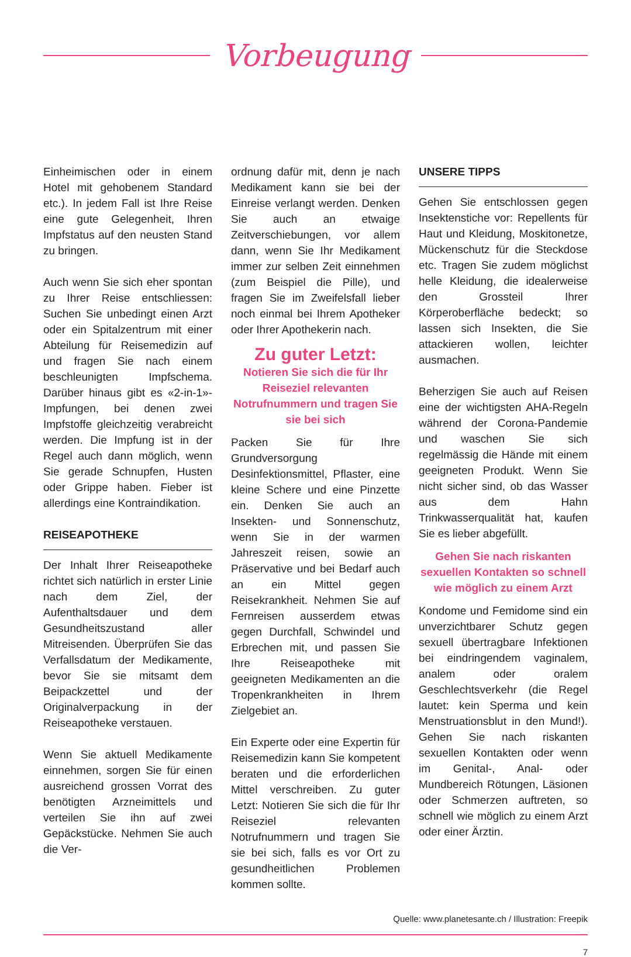Vorbeugung
Einheimischen oder in einem Hotel mit gehobenem Standard etc.). In jedem Fall ist Ihre Reise eine gute Gelegenheit, Ihren Impfstatus auf den neusten Stand zu bringen.
Auch wenn Sie sich eher spontan zu Ihrer Reise entschliessen: Suchen Sie unbedingt einen Arzt oder ein Spitalzentrum mit einer Abteilung für Reisemedizin auf und fragen Sie nach einem beschleunigten Impfschema. Darüber hinaus gibt es «2-in-1»-Impfungen, bei denen zwei Impfstoffe gleichzeitig verabreicht werden. Die Impfung ist in der Regel auch dann möglich, wenn Sie gerade Schnupfen, Husten oder Grippe haben. Fieber ist allerdings eine Kontraindikation.
REISEAPOTHEKE
Der Inhalt Ihrer Reiseapotheke richtet sich natürlich in erster Linie nach dem Ziel, der Aufenthaltsdauer und dem Gesundheitszustand aller Mitreisenden. Überprüfen Sie das Verfallsdatum der Medikamente, bevor Sie sie mitsamt dem Beipackzettel und der Originalverpackung in der Reiseapotheke verstauen.
Wenn Sie aktuell Medikamente einnehmen, sorgen Sie für einen ausreichend grossen Vorrat des benötigten Arzneimittels und verteilen Sie ihn auf zwei Gepäckstücke. Nehmen Sie auch die Ver-
ordnung dafür mit, denn je nach Medikament kann sie bei der Einreise verlangt werden. Denken Sie auch an etwaige Zeitverschiebungen, vor allem dann, wenn Sie Ihr Medikament immer zur selben Zeit einnehmen (zum Beispiel die Pille), und fragen Sie im Zweifelsfall lieber noch einmal bei Ihrem Apotheker oder Ihrer Apothekerin nach.
Zu guter Letzt:
Notieren Sie sich die für Ihr Reiseziel relevanten Notrufnummern und tragen Sie sie bei sich
Packen Sie für Ihre Grundversorgung Desinfektionsmittel, Pflaster, eine kleine Schere und eine Pinzette ein. Denken Sie auch an Insekten- und Sonnenschutz, wenn Sie in der warmen Jahreszeit reisen, sowie an Präservative und bei Bedarf auch an ein Mittel gegen Reisekrankheit. Nehmen Sie auf Fernreisen ausserdem etwas gegen Durchfall, Schwindel und Erbrechen mit, und passen Sie Ihre Reiseapotheke mit geeigneten Medikamenten an die Tropenkrankheiten in Ihrem Zielgebiet an.
Ein Experte oder eine Expertin für Reisemedizin kann Sie kompetent beraten und die erforderlichen Mittel verschreiben. Zu guter Letzt: Notieren Sie sich die für Ihr Reiseziel relevanten Notrufnummern und tragen Sie sie bei sich, falls es vor Ort zu gesundheitlichen Problemen kommen sollte.
UNSERE TIPPS
Gehen Sie entschlossen gegen Insektenstiche vor: Repellents für Haut und Kleidung, Moskitonetze, Mückenschutz für die Steckdose etc. Tragen Sie zudem möglichst helle Kleidung, die idealerweise den Grossteil Ihrer Körperoberfläche bedeckt; so lassen sich Insekten, die Sie attackieren wollen, leichter ausmachen.
Beherzigen Sie auch auf Reisen eine der wichtigsten AHA-Regeln während der Corona-Pandemie und waschen Sie sich regelmässig die Hände mit einem geeigneten Produkt. Wenn Sie nicht sicher sind, ob das Wasser aus dem Hahn Trinkwasserqualität hat, kaufen Sie es lieber abgefüllt.
Gehen Sie nach riskanten sexuellen Kontakten so schnell wie möglich zu einem Arzt
Kondome und Femidome sind ein unverzichtbarer Schutz gegen sexuell übertragbare Infektionen bei eindringendem vaginalem, analem oder oralem Geschlechtsverkehr (die Regel lautet: kein Sperma und kein Menstruationsblut in den Mund!). Gehen Sie nach riskanten sexuellen Kontakten oder wenn im Genital-, Anal- oder Mundbereich Rötungen, Läsionen oder Schmerzen auftreten, so schnell wie möglich zu einem Arzt oder einer Ärztin.
Quelle: www.planetesante.ch / Illustration: Freepik
7